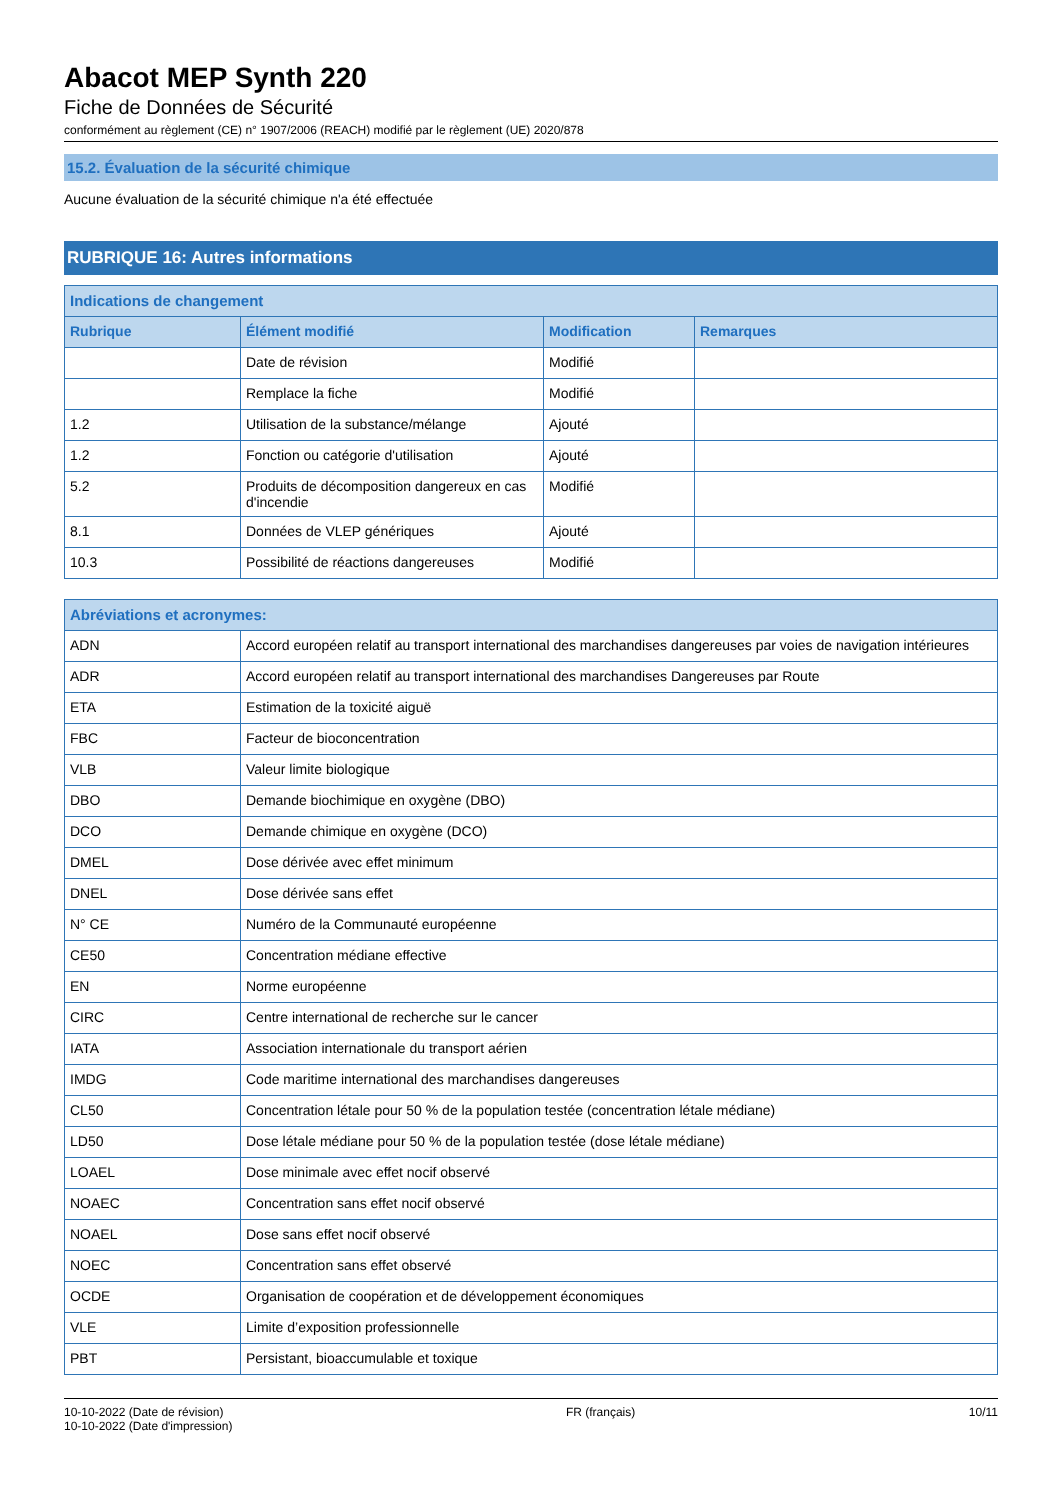Abacot MEP Synth 220
Fiche de Données de Sécurité
conformément au règlement (CE) n° 1907/2006 (REACH) modifié par le règlement (UE) 2020/878
15.2. Évaluation de la sécurité chimique
Aucune évaluation de la sécurité chimique n'a été effectuée
RUBRIQUE 16: Autres informations
| Indications de changement | | | |
| --- | --- | --- | --- |
| Rubrique | Élément modifié | Modification | Remarques |
| | Date de révision | Modifié | |
| | Remplace la fiche | Modifié | |
| 1.2 | Utilisation de la substance/mélange | Ajouté | |
| 1.2 | Fonction ou catégorie d'utilisation | Ajouté | |
| 5.2 | Produits de décomposition dangereux en cas d'incendie | Modifié | |
| 8.1 | Données de VLEP génériques | Ajouté | |
| 10.3 | Possibilité de réactions dangereuses | Modifié | |
| Abréviations et acronymes: | |
| --- | --- |
| ADN | Accord européen relatif au transport international des marchandises dangereuses par voies de navigation intérieures |
| ADR | Accord européen relatif au transport international des marchandises Dangereuses par Route |
| ETA | Estimation de la toxicité aiguë |
| FBC | Facteur de bioconcentration |
| VLB | Valeur limite biologique |
| DBO | Demande biochimique en oxygène (DBO) |
| DCO | Demande chimique en oxygène (DCO) |
| DMEL | Dose dérivée avec effet minimum |
| DNEL | Dose dérivée sans effet |
| N° CE | Numéro de la Communauté européenne |
| CE50 | Concentration médiane effective |
| EN | Norme européenne |
| CIRC | Centre international de recherche sur le cancer |
| IATA | Association internationale du transport aérien |
| IMDG | Code maritime international des marchandises dangereuses |
| CL50 | Concentration létale pour 50 % de la population testée (concentration létale médiane) |
| LD50 | Dose létale médiane pour 50 % de la population testée (dose létale médiane) |
| LOAEL | Dose minimale avec effet nocif observé |
| NOAEC | Concentration sans effet nocif observé |
| NOAEL | Dose sans effet nocif observé |
| NOEC | Concentration sans effet observé |
| OCDE | Organisation de coopération et de développement économiques |
| VLE | Limite d’exposition professionnelle |
| PBT | Persistant, bioaccumulable et toxique |
10-10-2022 (Date de révision)
10-10-2022 (Date d'impression)
FR (français) 10/11